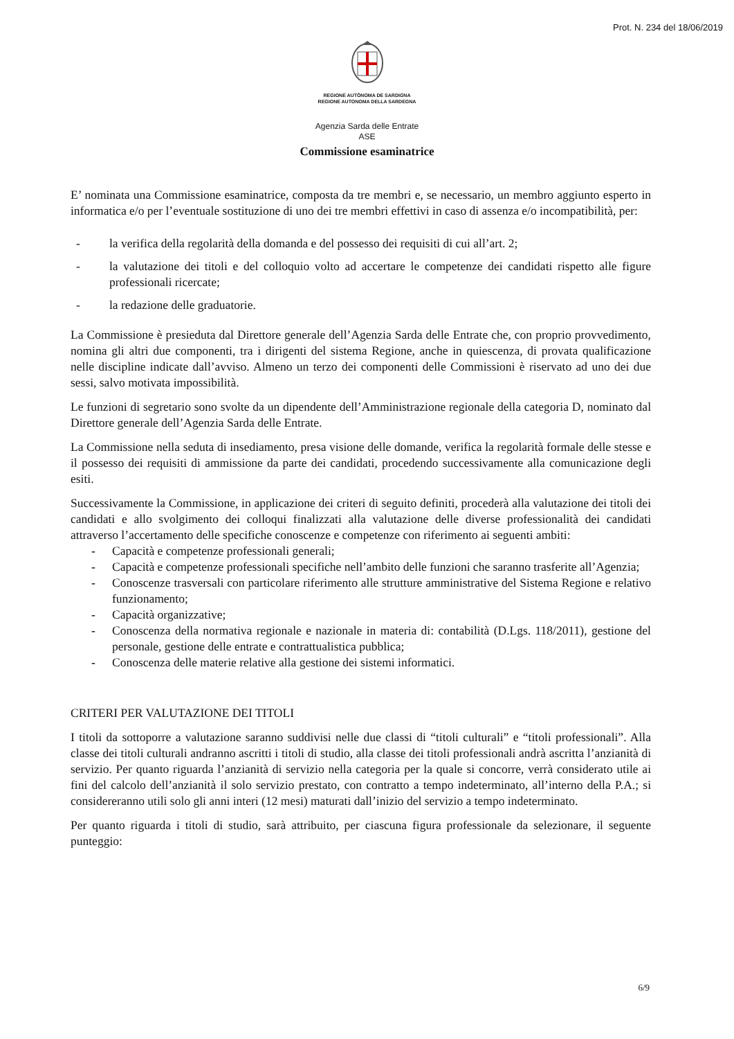Prot. N. 234 del 18/06/2019
REGIONE AUTÒNOMA DE SARDIGNA
REGIONE AUTONOMA DELLA SARDEGNA
Agenzia Sarda delle Entrate
ASE
Commissione esaminatrice
E’ nominata una Commissione esaminatrice, composta da tre membri e, se necessario, un membro aggiunto esperto in informatica e/o per l’eventuale sostituzione di uno dei tre membri effettivi in caso di assenza e/o incompatibilità, per:
- la verifica della regolarità della domanda e del possesso dei requisiti di cui all’art. 2;
- la valutazione dei titoli e del colloquio volto ad accertare le competenze dei candidati rispetto alle figure professionali ricercate;
- la redazione delle graduatorie.
La Commissione è presieduta dal Direttore generale dell’Agenzia Sarda delle Entrate che, con proprio provvedimento, nomina gli altri due componenti, tra i dirigenti del sistema Regione, anche in quiescenza, di provata qualificazione nelle discipline indicate dall’avviso. Almeno un terzo dei componenti delle Commissioni è riservato ad uno dei due sessi, salvo motivata impossibilità.
Le funzioni di segretario sono svolte da un dipendente dell’Amministrazione regionale della categoria D, nominato dal Direttore generale dell’Agenzia Sarda delle Entrate.
La Commissione nella seduta di insediamento, presa visione delle domande, verifica la regolarità formale delle stesse e il possesso dei requisiti di ammissione da parte dei candidati, procedendo successivamente alla comunicazione degli esiti.
Successivamente la Commissione, in applicazione dei criteri di seguito definiti, procederà alla valutazione dei titoli dei candidati e allo svolgimento dei colloqui finalizzati alla valutazione delle diverse professionalità dei candidati attraverso l’accertamento delle specifiche conoscenze e competenze con riferimento ai seguenti ambiti:
- Capacità e competenze professionali generali;
- Capacità e competenze professionali specifiche nell’ambito delle funzioni che saranno trasferite all’Agenzia;
- Conoscenze trasversali con particolare riferimento alle strutture amministrative del Sistema Regione e relativo funzionamento;
- Capacità organizzative;
- Conoscenza della normativa regionale e nazionale in materia di: contabilità (D.Lgs. 118/2011), gestione del personale, gestione delle entrate e contrattualistica pubblica;
- Conoscenza delle materie relative alla gestione dei sistemi informatici.
CRITERI PER VALUTAZIONE DEI TITOLI
I titoli da sottoporre a valutazione saranno suddivisi nelle due classi di “titoli culturali” e “titoli professionali”. Alla classe dei titoli culturali andranno ascritti i titoli di studio, alla classe dei titoli professionali andrà ascritta l’anzianità di servizio. Per quanto riguarda l’anzianità di servizio nella categoria per la quale si concorre, verrà considerato utile ai fini del calcolo dell’anzianità il solo servizio prestato, con contratto a tempo indeterminato, all’interno della P.A.; si considereranno utili solo gli anni interi (12 mesi) maturati dall’inizio del servizio a tempo indeterminato.
Per quanto riguarda i titoli di studio, sarà attribuito, per ciascuna figura professionale da selezionare, il seguente punteggio:
6/9